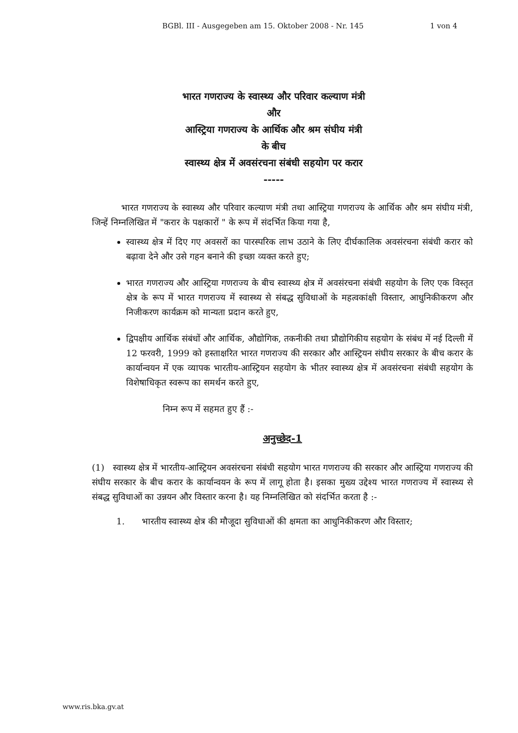BGBl. III - Ausgegeben am 15. Oktober 2008 - Nr. 145 1 von 4
भारत गणराज्य के स्वास्थ्य और परिवार कल्याण मंत्री
और
आस्ट्रिया गणराज्य के आर्थिक और श्रम संघीय मंत्री
के बीच
स्वास्थ्य क्षेत्र में अवसंरचना संबंधी सहयोग पर करार
-----
भारत गणराज्य के स्वास्थ्य और परिवार कल्याण मंत्री तथा आस्ट्रिया गणराज्य के आर्थिक और श्रम संघीय मंत्री, जिन्हें निम्नलिखित में "करार के पक्षकारों " के रूप में संदर्भित किया गया है,
स्वास्थ्य क्षेत्र में दिए गए अवसरों का पारस्परिक लाभ उठाने के लिए दीर्घकालिक अवसंरचना संबंधी करार को बढ़ावा देने और उसे गहन बनाने की इच्छा व्यक्त करते हुए;
भारत गणराज्य और आस्ट्रिया गणराज्य के बीच स्वास्थ्य क्षेत्र में अवसंरचना संबंधी सहयोग के लिए एक विस्तृत क्षेत्र के रूप में भारत गणराज्य में स्वास्थ्य से संबद्ध सुविधाओं के महत्वकांक्षी विस्तार, आधुनिकीकरण और निजीकरण कार्यक्रम को मान्यता प्रदान करते हुए,
द्विपक्षीय आर्थिक संबंधों और आर्थिक, औद्योगिक, तकनीकी तथा प्रौद्योगिकीय सहयोग के संबंध में नई दिल्ली में 12 फरवरी, 1999 को हस्ताक्षरित भारत गणराज्य की सरकार और आस्ट्रियन संघीय सरकार के बीच करार के कार्यान्वयन में एक व्यापक भारतीय-आस्ट्रियन सहयोग के भीतर स्वास्थ्य क्षेत्र में अवसंरचना संबंधी सहयोग के विशेषाधिकृत स्वरूप का समर्थन करते हुए,
निम्न रूप में सहमत हुए हैं :-
अनुच्छेद-1
(1) स्वास्थ्य क्षेत्र में भारतीय-आस्ट्रियन अवसंरचना संबंधी सहयोग भारत गणराज्य की सरकार और आस्ट्रिया गणराज्य की संघीय सरकार के बीच करार के कार्यान्वयन के रूप में लागू होता है। इसका मुख्य उद्देश्य भारत गणराज्य में स्वास्थ्य से संबद्ध सुविधाओं का उन्नयन और विस्तार करना है। यह निम्नलिखित को संदर्भित करता है :-
1. भारतीय स्वास्थ्य क्षेत्र की मौजूदा सुविधाओं की क्षमता का आधुनिकीकरण और विस्तार;
www.ris.bka.gv.at